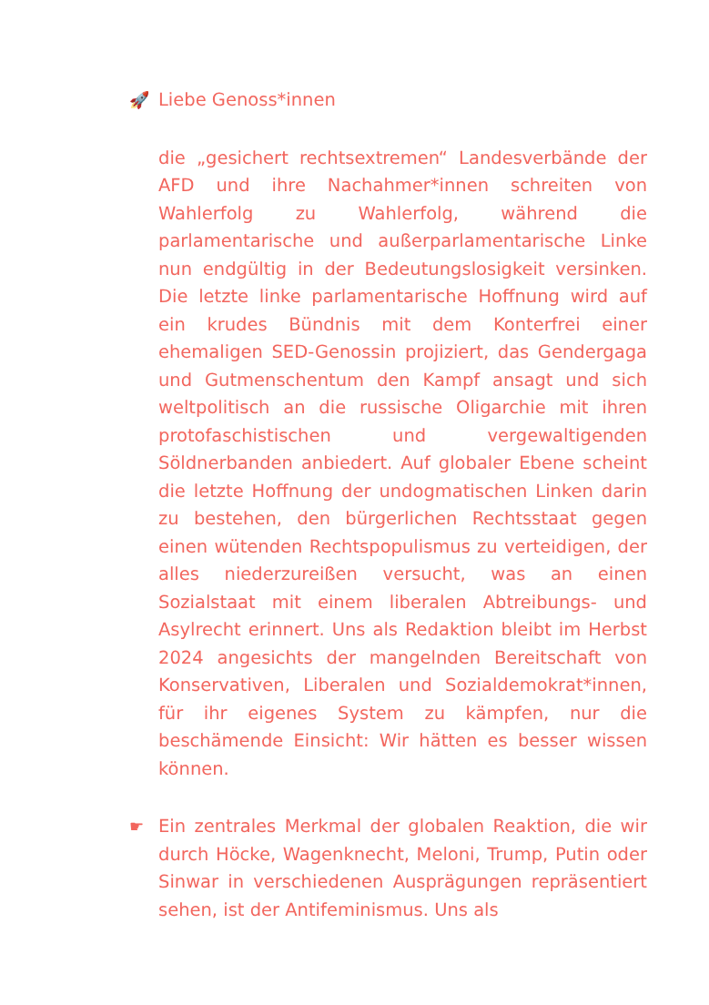🚀 Liebe Genoss*innen
die „gesichert rechtsextremen“ Landesverbände der AFD und ihre Nachahmer*innen schreiten von Wahlerfolg zu Wahlerfolg, während die parlamentarische und außerparlamentarische Linke nun endgültig in der Bedeutungslosigkeit versinken. Die letzte linke parlamentarische Hoffnung wird auf ein krudes Bündnis mit dem Konterfrei einer ehemaligen SED-Genossin projiziert, das Gendergaga und Gutmenschentum den Kampf ansagt und sich weltpolitisch an die russische Oligarchie mit ihren protofaschistischen und vergewaltigenden Söldnerbanden anbiedert. Auf globaler Ebene scheint die letzte Hoffnung der undogmatischen Linken darin zu bestehen, den bürgerlichen Rechtsstaat gegen einen wütenden Rechtspopulismus zu verteidigen, der alles niederzureißen versucht, was an einen Sozialstaat mit einem liberalen Abtreibungs- und Asylrecht erinnert. Uns als Redaktion bleibt im Herbst 2024 angesichts der mangelnden Bereitschaft von Konservativen, Liberalen und Sozialdemokrat*innen, für ihr eigenes System zu kämpfen, nur die beschämende Einsicht: Wir hätten es besser wissen können.
☛ Ein zentrales Merkmal der globalen Reaktion, die wir durch Höcke, Wagenknecht, Meloni, Trump, Putin oder Sinwar in verschiedenen Ausprägungen repräsentiert sehen, ist der Antifeminismus. Uns als